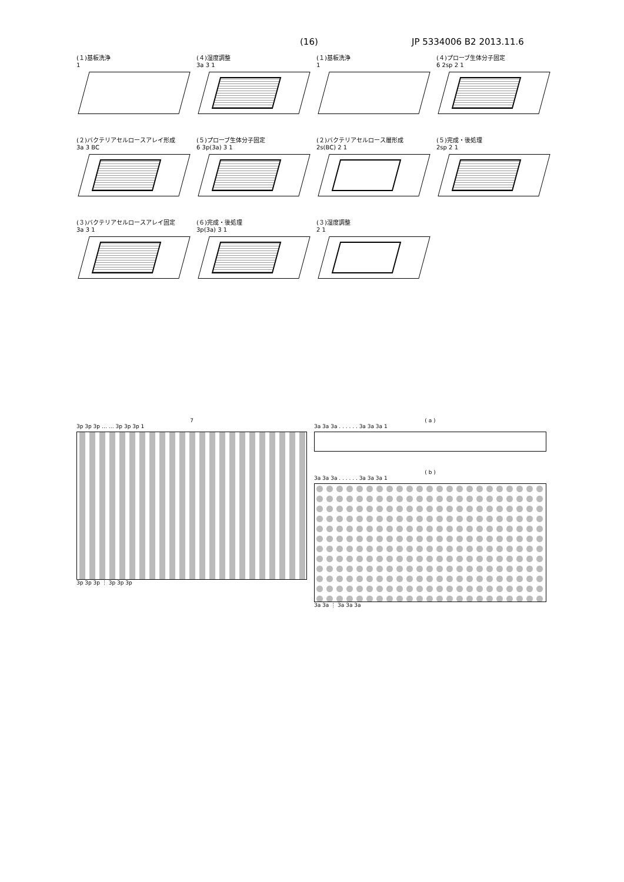(16) JP 5334006 B2 2013.11.6
(１)基板洗浄
1
(２)バクテリアセルロースアレイ形成
3a 3 BC
(３)バクテリアセルロースアレイ固定
3a 3 1
(４)湿度調整
3a 3 1
(５)プローブ生体分子固定
6 3p(3a) 3 1
(６)完成・後処理
3p(3a) 3 1
(１)基板洗浄
1
(２)バクテリアセルロース層形成
2s(BC) 2 1
(３)湿度調整
2 1
(４)プローブ生体分子固定
6 2sp 2 1
(５)完成・後処理
2sp 2 1
7
3p 3p 3p … … 3p 3p 3p 1
3p 3p 3p ⋮ 3p 3p 3p
( a )
3a 3a 3a . . . . . . 3a 3a 3a 1
( b )
3a 3a 3a . . . . . . 3a 3a 3a 1
3a 3a ⋮ 3a 3a 3a